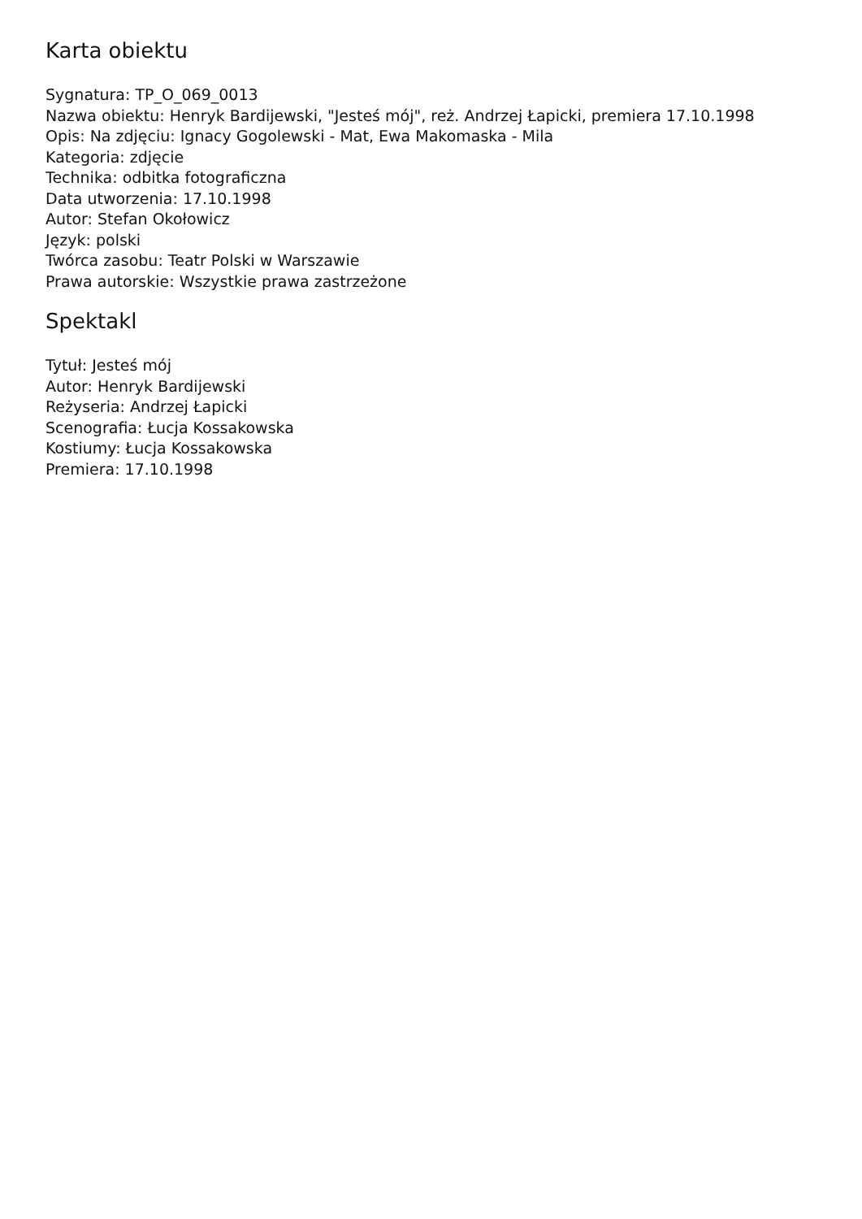Karta obiektu
Sygnatura: TP_O_069_0013
Nazwa obiektu: Henryk Bardijewski, "Jesteś mój", reż. Andrzej Łapicki, premiera 17.10.1998
Opis: Na zdjęciu: Ignacy Gogolewski - Mat, Ewa Makomaska - Mila
Kategoria: zdjęcie
Technika: odbitka fotograficzna
Data utworzenia: 17.10.1998
Autor: Stefan Okołowicz
Język: polski
Twórca zasobu: Teatr Polski w Warszawie
Prawa autorskie: Wszystkie prawa zastrzeżone
Spektakl
Tytuł: Jesteś mój
Autor: Henryk Bardijewski
Reżyseria: Andrzej Łapicki
Scenografia: Łucja Kossakowska
Kostiumy: Łucja Kossakowska
Premiera: 17.10.1998